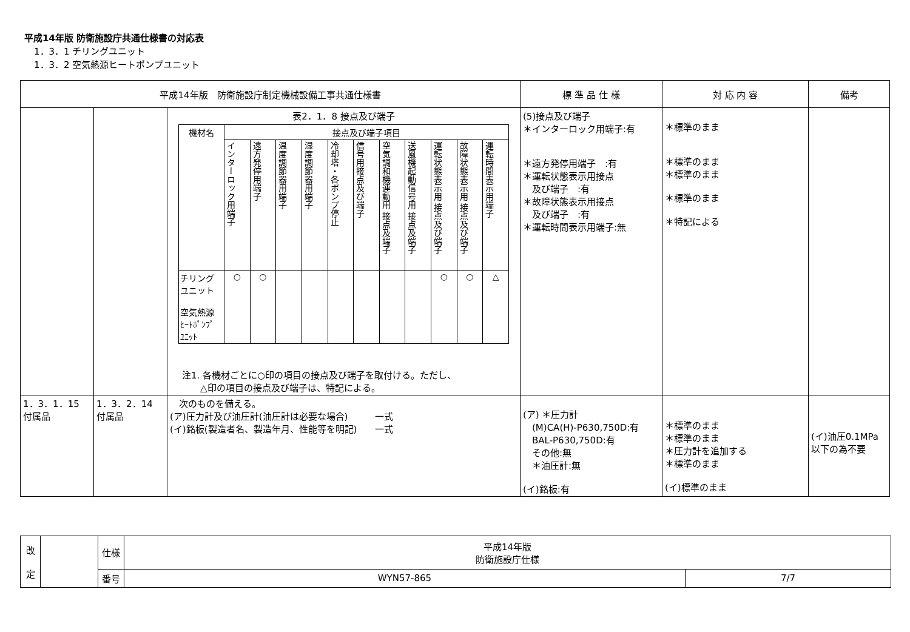平成14年版 防衛施設庁共通仕様書の対応表
1．3．1 チリングユニット
1．3．2 空気熱源ヒートポンプユニット
| 平成14年版 防衛施設庁制定機械設備工事共通仕様書 | | | 標 準 品 仕 様 | 対 応 内 容 | 備考 |
| --- | --- | --- | --- | --- | --- |
| | | 表2．1．8 接点及び端子 / 機材名 / 接点及び端子項目 / / / / / / / / / / / / / インターロック用端子 / 遠方発停用端子 / 温度調節器用端子 / 湿度調節器用端子 / 冷却塔・各ポンプ停止 / 信号用接点及び端子 / 空気調和機連動用 接点及端子 / 送風機起動信号用 接点及端子 / 運転状態表示用 接点及び端子 / 故障状態表示用 接点及び端子 / 運転時間表示用端子 / / チリング ユニット 空気熱源 ﾋｰﾄﾎﾟﾝﾌﾟ ﾕﾆｯﾄ / ○ / ○ / / / / / / / ○ / ○ / △ / 注1. 各機材ごとに○印の項目の接点及び端子を取付ける。ただし、 △印の項目の接点及び端子は、特記による。 | (5)接点及び端子 ＊インターロック用端子:有 ＊遠方発停用端子 :有 ＊運転状態表示用接点 及び端子 :有 ＊故障状態表示用接点 及び端子 :有 ＊運転時間表示用端子:無 | ＊標準のまま ＊標準のまま ＊標準のまま ＊標準のまま ＊特記による | |
| 1．3．1．15 付属品 | 1．3．2．14 付属品 | 次のものを備える。 (ア)圧力計及び油圧計(油圧計は必要な場合) 一式 (イ)銘板(製造者名、製造年月、性能等を明記) 一式 | (ア) ＊圧力計 (M)CA(H)-P630,750D:有 BAL-P630,750D:有 その他:無 ＊油圧計:無 (イ)銘板:有 | ＊標準のまま ＊標準のまま ＊圧力計を追加する ＊標準のまま (イ)標準のまま | (イ)油圧0.1MPa以下の為不要 |
| 改 定 | | 仕様 | 平成14年版 防衛施設庁仕様 | |
| | | 番号 | WYN57-865 | 7/7 |